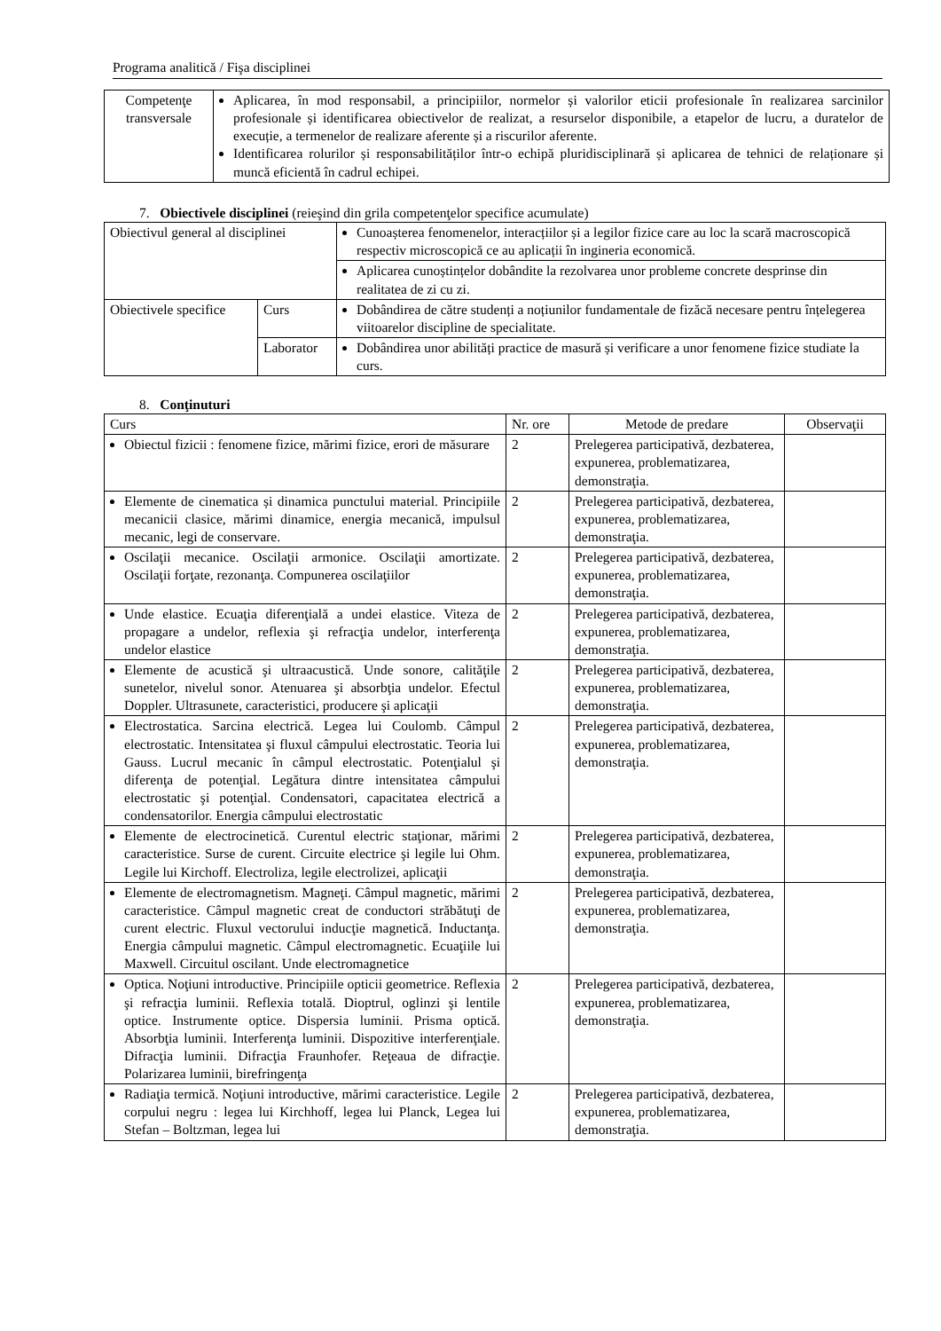Programa analitică / Fişa disciplinei
| Competenţe transversale | Aplicarea, în mod responsabil, a principiilor, normelor și valorilor eticii profesionale în realizarea sarcinilor profesionale și identificarea obiectivelor de realizat, a resurselor disponibile, a etapelor de lucru, a duratelor de execuție, a termenelor de realizare aferente și a riscurilor aferente. Identificarea rolurilor și responsabilităților într-o echipă pluridisciplinară și aplicarea de tehnici de relaționare și muncă eficientă în cadrul echipei. |
7. Obiectivele disciplinei (reieşind din grila competenţelor specifice acumulate)
| Obiectivul general al disciplinei | | Cunoașterea fenomenelor, interacțiilor și a legilor fizice care au loc la scară macroscopică respectiv microscopică ce au aplicații în ingineria economică. |
| | | Aplicarea cunoștințelor dobândite la rezolvarea unor probleme concrete desprinse din realitatea de zi cu zi. |
| Obiectivele specifice | Curs | Dobândirea de către studenți a noțiunilor fundamentale de fizăcă necesare pentru înțelegerea viitoarelor discipline de specialitate. |
| | Laborator | Dobândirea unor abilități practice de masură și verificare a unor fenomene fizice studiate la curs. |
8. Conţinuturi
| Curs | Nr. ore | Metode de predare | Observaţii |
| --- | --- | --- | --- |
| Obiectul fizicii : fenomene fizice, mărimi fizice, erori de măsurare | 2 | Prelegerea participativă, dezbaterea, expunerea, problematizarea, demonstraţia. | |
| Elemente de cinematica și dinamica punctului material. Principiile mecanicii clasice, mărimi dinamice, energia mecanică, impulsul mecanic, legi de conservare. | 2 | Prelegerea participativă, dezbaterea, expunerea, problematizarea, demonstraţia. | |
| Oscilaţii mecanice. Oscilaţii armonice. Oscilaţii amortizate. Oscilaţii forţate, rezonanţa. Compunerea oscilaţiilor | 2 | Prelegerea participativă, dezbaterea, expunerea, problematizarea, demonstraţia. | |
| Unde elastice. Ecuaţia diferenţială a undei elastice. Viteza de propagare a undelor, reflexia şi refracţia undelor, interferenţa undelor elastice | 2 | Prelegerea participativă, dezbaterea, expunerea, problematizarea, demonstraţia. | |
| Elemente de acustică şi ultraacustică. Unde sonore, calităţile sunetelor, nivelul sonor. Atenuarea şi absorbţia undelor. Efectul Doppler. Ultrasunete, caracteristici, producere şi aplicaţii | 2 | Prelegerea participativă, dezbaterea, expunerea, problematizarea, demonstraţia. | |
| Electrostatica. Sarcina electrică. Legea lui Coulomb. Câmpul electrostatic. Intensitatea şi fluxul câmpului electrostatic. Teoria lui Gauss. Lucrul mecanic în câmpul electrostatic. Potenţialul şi diferenţa de potenţial. Legătura dintre intensitatea câmpului electrostatic şi potenţial. Condensatori, capacitatea electrică a condensatorilor. Energia câmpului electrostatic | 2 | Prelegerea participativă, dezbaterea, expunerea, problematizarea, demonstraţia. | |
| Elemente de electrocinetică. Curentul electric staţionar, mărimi caracteristice. Surse de curent. Circuite electrice şi legile lui Ohm. Legile lui Kirchoff. Electroliza, legile electrolizei, aplicaţii | 2 | Prelegerea participativă, dezbaterea, expunerea, problematizarea, demonstraţia. | |
| Elemente de electromagnetism. Magneţi. Câmpul magnetic, mărimi caracteristice. Câmpul magnetic creat de conductori străbătuţi de curent electric. Fluxul vectorului inducţie magnetică. Inductanţa. Energia câmpului magnetic. Câmpul electromagnetic. Ecuaţiile lui Maxwell. Circuitul oscilant. Unde electromagnetice | 2 | Prelegerea participativă, dezbaterea, expunerea, problematizarea, demonstraţia. | |
| Optica. Noţiuni introductive. Principiile opticii geometrice. Reflexia şi refracţia luminii. Reflexia totală. Dioptrul, oglinzi şi lentile optice. Instrumente optice. Dispersia luminii. Prisma optică. Absorbţia luminii. Interferenţa luminii. Dispozitive interferenţiale. Difracţia luminii. Difracţia Fraunhofer. Reţeaua de difracţie. Polarizarea luminii, birefringenţa | 2 | Prelegerea participativă, dezbaterea, expunerea, problematizarea, demonstraţia. | |
| Radiaţia termică. Noţiuni introductive, mărimi caracteristice. Legile corpului negru : legea lui Kirchhoff, legea lui Planck, Legea lui Stefan – Boltzman, legea lui | 2 | Prelegerea participativă, dezbaterea, expunerea, problematizarea, demonstraţia. | |